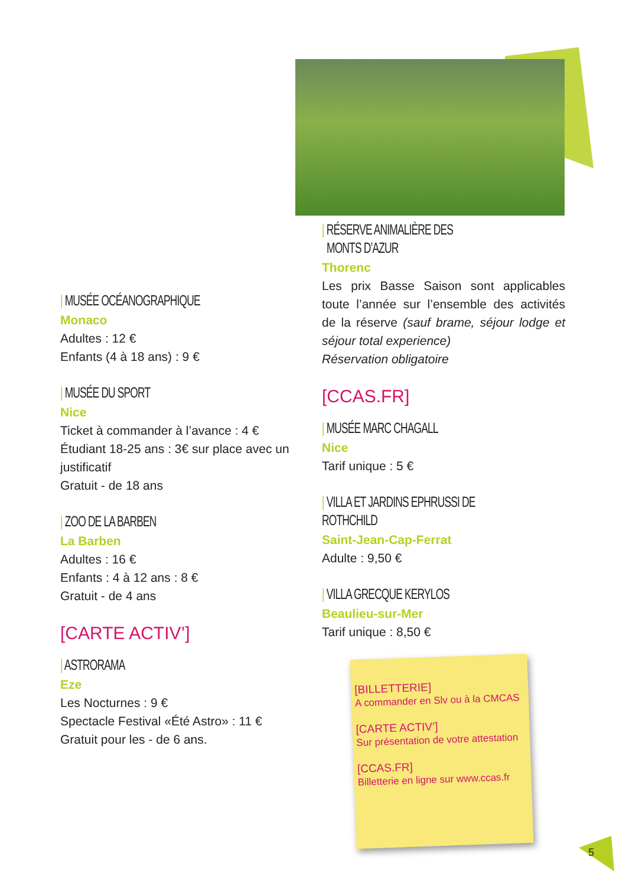| MUSÉE OCÉANOGRAPHIQUE
Monaco
Adultes : 12 €
Enfants (4 à 18 ans) : 9 €
| MUSÉE DU SPORT
Nice
Ticket à commander à l’avance : 4 €
Étudiant 18-25 ans : 3€ sur place avec un justificatif
Gratuit - de 18 ans
| ZOO DE LA BARBEN
La Barben
Adultes : 16 €
Enfants : 4 à 12 ans : 8 €
Gratuit - de 4 ans
[CARTE ACTIV’]
| ASTRORAMA
Eze
Les Nocturnes : 9 €
Spectacle Festival «Été Astro» : 11 €
Gratuit pour les - de 6 ans.
| RÉSERVE ANIMALIÈRE DES
MONTS D’AZUR
Thorenc
Les prix Basse Saison sont applicables toute l’année sur l’ensemble des activités de la réserve (sauf brame, séjour lodge et séjour total experience)
Réservation obligatoire
[CCAS.FR]
| MUSÉE MARC CHAGALL
Nice
Tarif unique : 5 €
| VILLA ET JARDINS EPHRUSSI DE ROTHCHILD
Saint-Jean-Cap-Ferrat
Adulte : 9,50 €
| VILLA GRECQUE KERYLOS
Beaulieu-sur-Mer
Tarif unique : 8,50 €
[BILLETTERIE]
A commander en Slv ou à la CMCAS
[CARTE ACTIV’]
Sur présentation de votre attestation
[CCAS.FR]
Billetterie en ligne sur www.ccas.fr
5